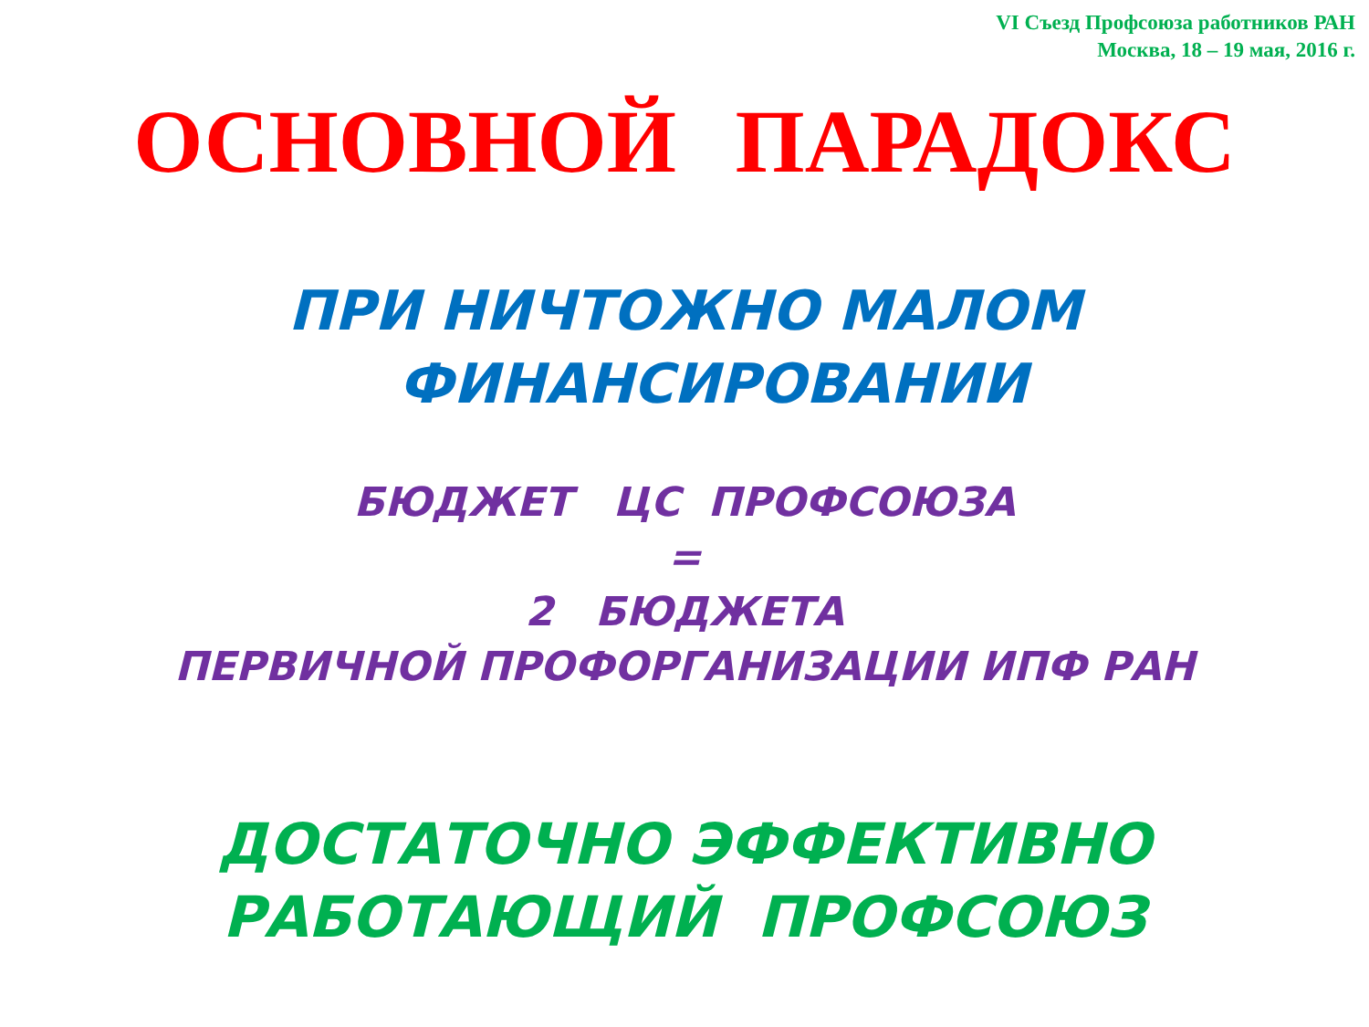VI Съезд Профсоюза работников РАН
Москва, 18 – 19 мая, 2016 г.
ОСНОВНОЙ ПАРАДОКС
ПРИ НИЧТОЖНО МАЛОМ
ФИНАНСИРОВАНИИ
БЮДЖЕТ ЦС ПРОФСОЮЗА
=
2 БЮДЖЕТА
ПЕРВИЧНОЙ ПРОФОРГАНИЗАЦИИ ИПФ РАН
ДОСТАТОЧНО ЭФФЕКТИВНО
РАБОТАЮЩИЙ ПРОФСОЮЗ